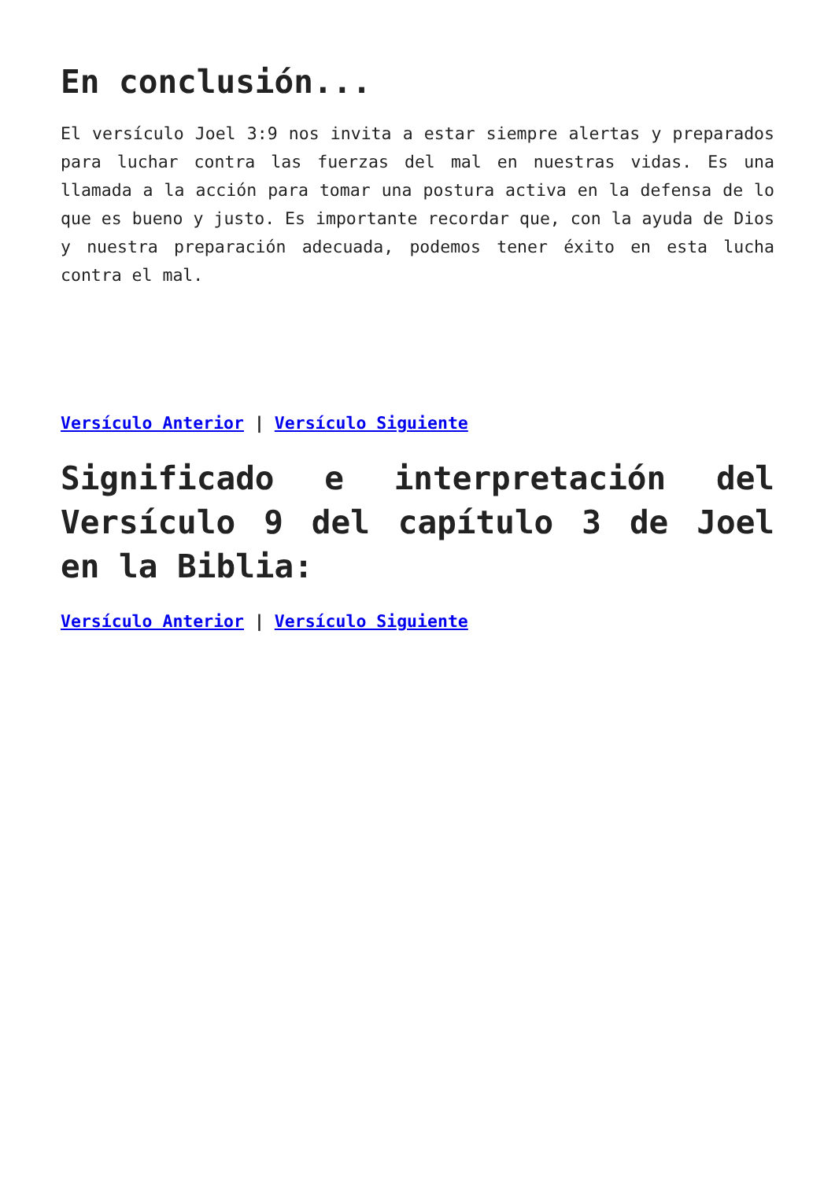En conclusión...
El versículo Joel 3:9 nos invita a estar siempre alertas y preparados para luchar contra las fuerzas del mal en nuestras vidas. Es una llamada a la acción para tomar una postura activa en la defensa de lo que es bueno y justo. Es importante recordar que, con la ayuda de Dios y nuestra preparación adecuada, podemos tener éxito en esta lucha contra el mal.
Versículo Anterior | Versículo Siguiente
Significado e interpretación del Versículo 9 del capítulo 3 de Joel en la Biblia:
Versículo Anterior | Versículo Siguiente